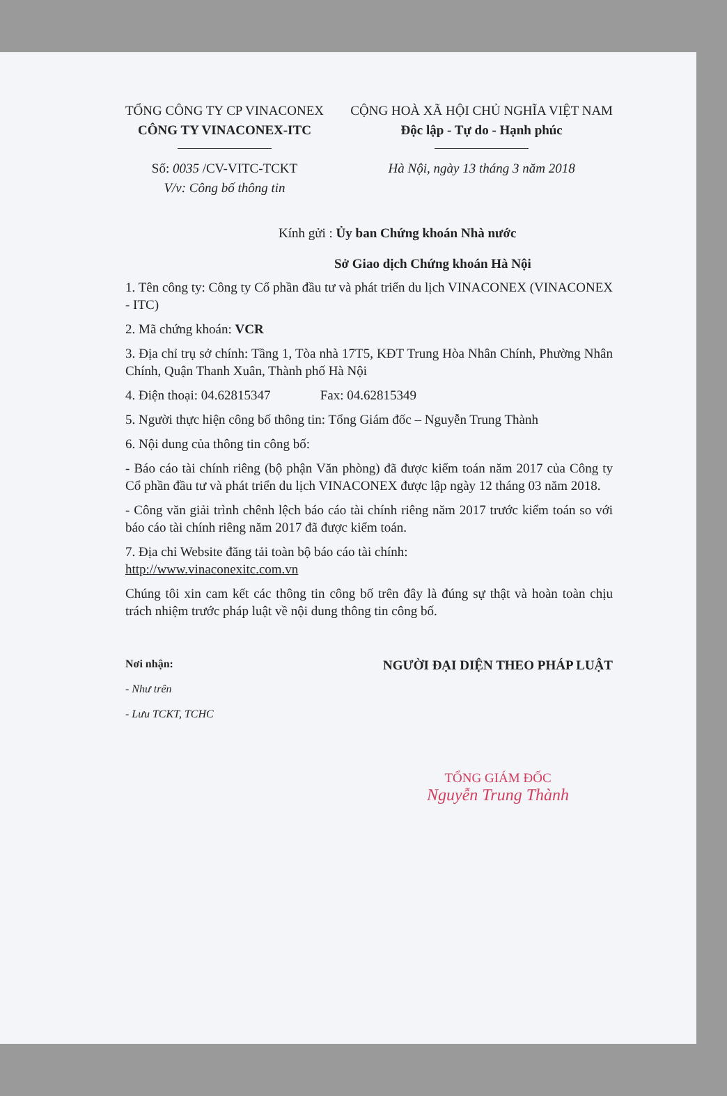TỔNG CÔNG TY CP VINACONEX
CÔNG TY VINACONEX-ITC
Số: 0035 /CV-VITC-TCKT
V/v: Công bố thông tin
CỘNG HOÀ XÃ HỘI CHỦ NGHĨA VIỆT NAM
Độc lập - Tự do - Hạnh phúc
Hà Nội, ngày 13 tháng 3 năm 2018
Kính gửi : Ủy ban Chứng khoán Nhà nước
Sở Giao dịch Chứng khoán Hà Nội
1. Tên công ty: Công ty Cổ phần đầu tư và phát triển du lịch VINACONEX (VINACONEX - ITC)
2. Mã chứng khoán: VCR
3. Địa chỉ trụ sở chính: Tầng 1, Tòa nhà 17T5, KĐT Trung Hòa Nhân Chính, Phường Nhân Chính, Quận Thanh Xuân, Thành phố Hà Nội
4. Điện thoại: 04.62815347 Fax: 04.62815349
5. Người thực hiện công bố thông tin: Tổng Giám đốc – Nguyễn Trung Thành
6. Nội dung của thông tin công bố:
- Báo cáo tài chính riêng (bộ phận Văn phòng) đã được kiểm toán năm 2017 của Công ty Cổ phần đầu tư và phát triển du lịch VINACONEX được lập ngày 12 tháng 03 năm 2018.
- Công văn giải trình chênh lệch báo cáo tài chính riêng năm 2017 trước kiểm toán so với báo cáo tài chính riêng năm 2017 đã được kiểm toán.
7. Địa chỉ Website đăng tải toàn bộ báo cáo tài chính:
http://www.vinaconexitc.com.vn
Chúng tôi xin cam kết các thông tin công bố trên đây là đúng sự thật và hoàn toàn chịu trách nhiệm trước pháp luật về nội dung thông tin công bố.
Nơi nhận:
- Như trên
- Lưu TCKT, TCHC
NGƯỜI ĐẠI DIỆN THEO PHÁP LUẬT
TỔNG GIÁM ĐỐC
Nguyễn Trung Thành